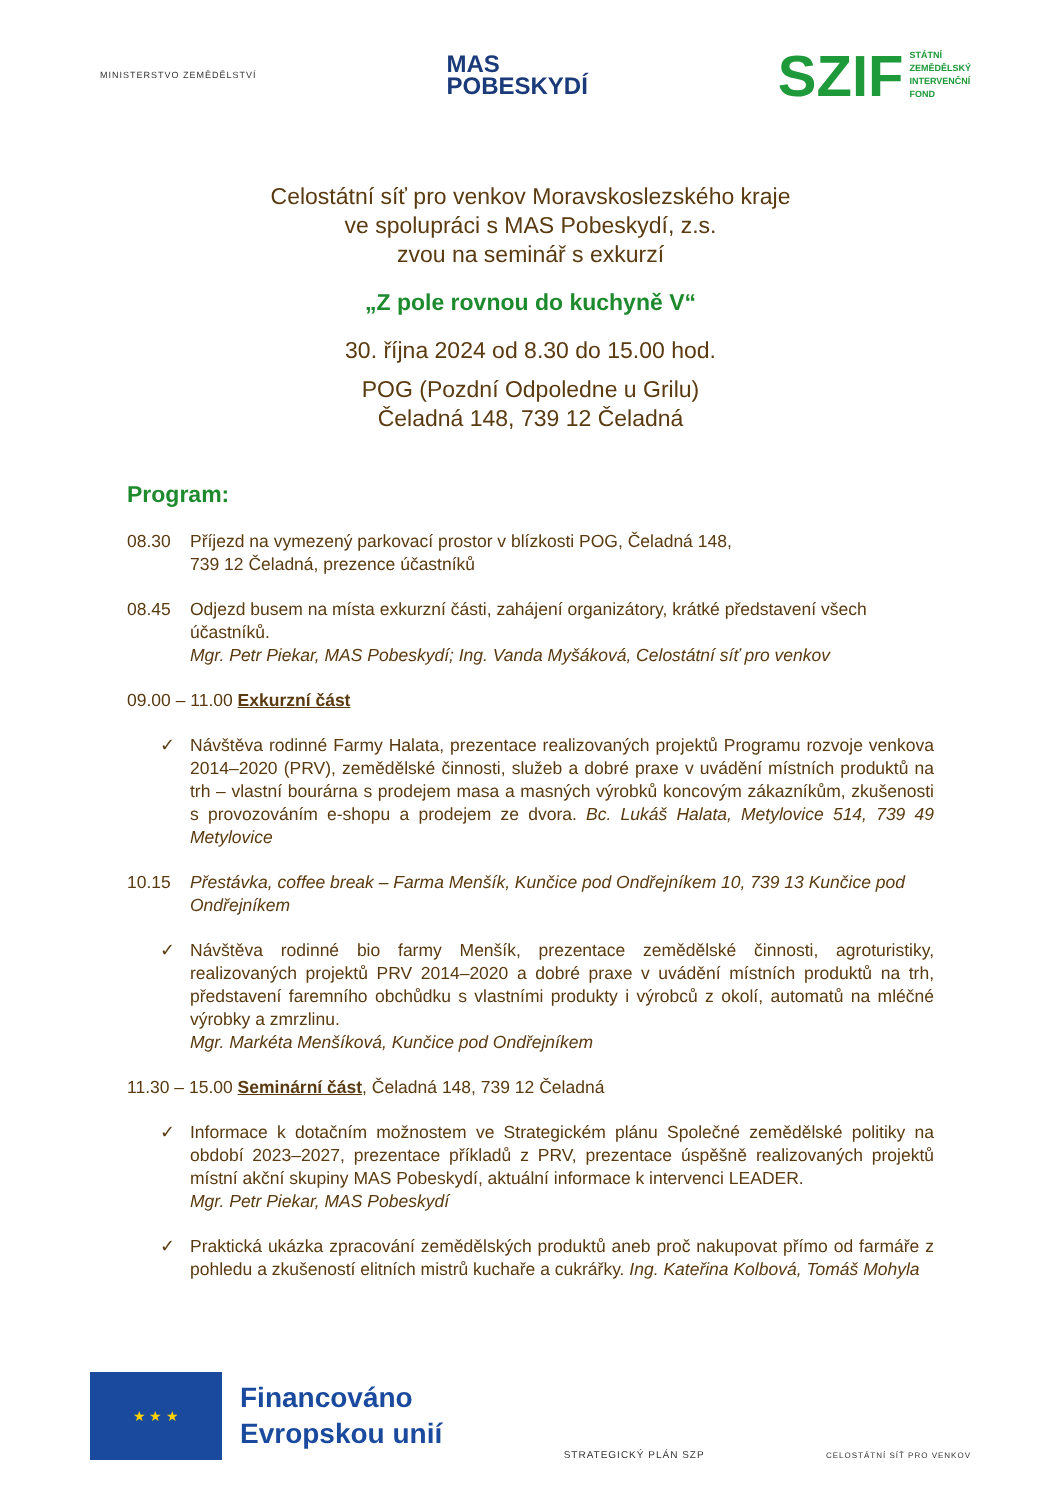MINISTERSTVO ZEMĚDĚLSTVÍ
MAS
POBESKYDÍ
SZIF STÁTNÍ
ZEMĚDĚLSKÝ
INTERVENČNÍ
FOND
Celostátní síť pro venkov Moravskoslezského kraje
ve spolupráci s MAS Pobeskydí, z.s.
zvou na seminář s exkurzí
„Z pole rovnou do kuchyně V“
30. října 2024 od 8.30 do 15.00 hod.
POG (Pozdní Odpoledne u Grilu)
Čeladná 148, 739 12 Čeladná
Program:
08.30 Příjezd na vymezený parkovací prostor v blízkosti POG, Čeladná 148,
739 12 Čeladná, prezence účastníků
08.45 Odjezd busem na místa exkurzní části, zahájení organizátory, krátké představení všech účastníků.
Mgr. Petr Piekar, MAS Pobeskydí; Ing. Vanda Myšáková, Celostátní síť pro venkov
09.00 – 11.00 Exkurzní část
✓ Návštěva rodinné Farmy Halata, prezentace realizovaných projektů Programu rozvoje venkova 2014–2020 (PRV), zemědělské činnosti, služeb a dobré praxe v uvádění místních produktů na trh – vlastní bourárna s prodejem masa a masných výrobků koncovým zákazníkům, zkušenosti s provozováním e-shopu a prodejem ze dvora. Bc. Lukáš Halata, Metylovice 514, 739 49 Metylovice
10.15 Přestávka, coffee break – Farma Menšík, Kunčice pod Ondřejníkem 10, 739 13 Kunčice pod Ondřejníkem
✓ Návštěva rodinné bio farmy Menšík, prezentace zemědělské činnosti, agroturistiky, realizovaných projektů PRV 2014–2020 a dobré praxe v uvádění místních produktů na trh, představení faremního obchůdku s vlastními produkty i výrobců z okolí, automatů na mléčné výrobky a zmrzlinu.
Mgr. Markéta Menšíková, Kunčice pod Ondřejníkem
11.30 – 15.00 Seminární část, Čeladná 148, 739 12 Čeladná
✓ Informace k dotačním možnostem ve Strategickém plánu Společné zemědělské politiky na období 2023–2027, prezentace příkladů z PRV, prezentace úspěšně realizovaných projektů místní akční skupiny MAS Pobeskydí, aktuální informace k intervenci LEADER.
Mgr. Petr Piekar, MAS Pobeskydí
✓ Praktická ukázka zpracování zemědělských produktů aneb proč nakupovat přímo od farmáře z pohledu a zkušeností elitních mistrů kuchaře a cukrářky. Ing. Kateřina Kolbová, Tomáš Mohyla
★ ★ ★
Financováno
Evropskou unií
STRATEGICKÝ PLÁN SZP
CELOSTÁTNÍ SÍŤ PRO VENKOV